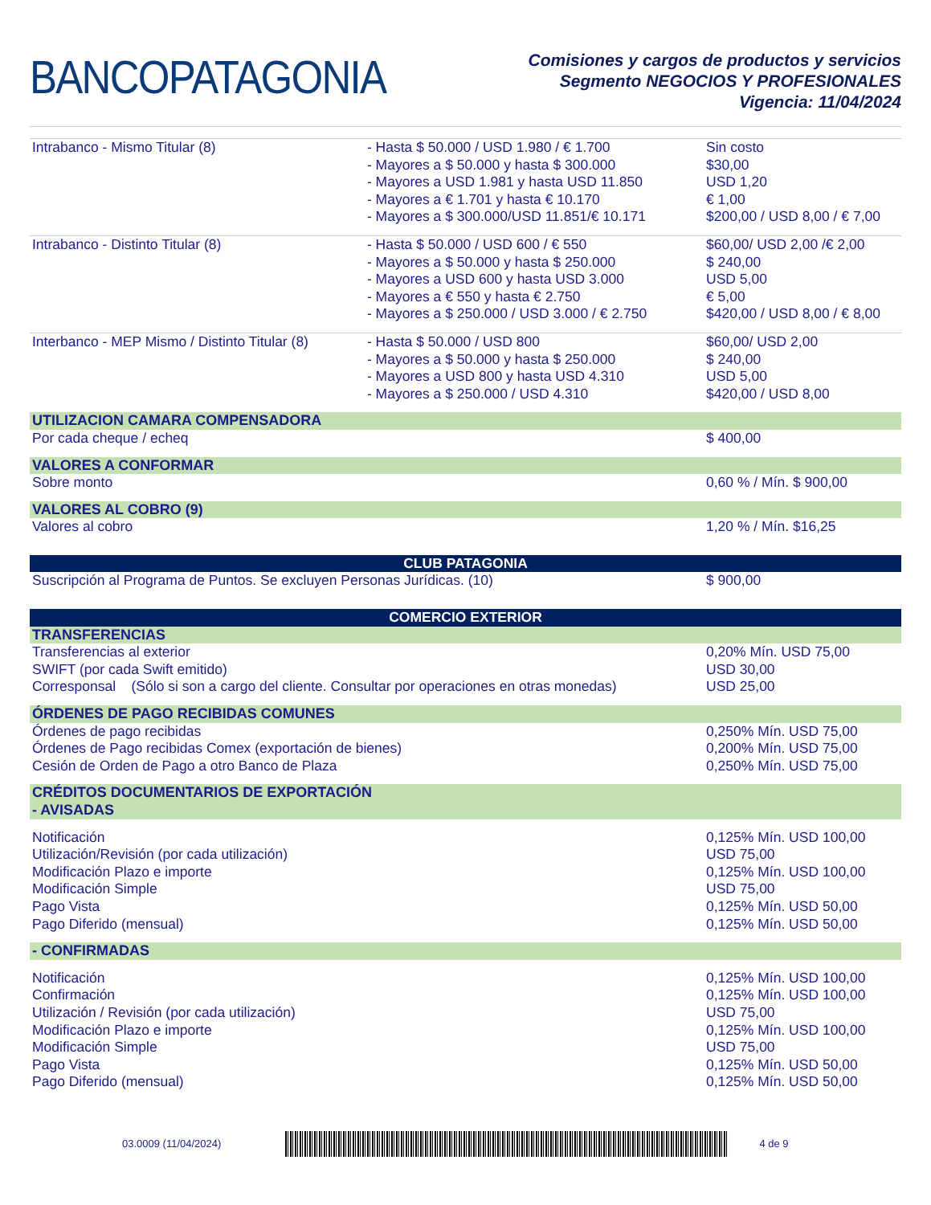BANCOPATAGONIA
Comisiones y cargos de productos y servicios
Segmento NEGOCIOS Y PROFESIONALES
Vigencia: 11/04/2024
| Intrabanco - Mismo Titular (8) | - Hasta $ 50.000 / USD 1.980 / € 1.700 - Mayores a $ 50.000 y hasta $ 300.000 - Mayores a USD 1.981 y hasta USD 11.850 - Mayores a € 1.701 y hasta € 10.170 - Mayores a $ 300.000/USD 11.851/€ 10.171 | Sin costo $30,00 USD 1,20 € 1,00 $200,00 / USD 8,00 / € 7,00 |
| Intrabanco - Distinto Titular (8) | - Hasta $ 50.000 / USD 600 / € 550 - Mayores a $ 50.000 y hasta $ 250.000 - Mayores a USD 600 y hasta USD 3.000 - Mayores a € 550 y hasta € 2.750 - Mayores a $ 250.000 / USD 3.000 / € 2.750 | $60,00/ USD 2,00 /€ 2,00 $ 240,00 USD 5,00 € 5,00 $420,00 / USD 8,00 / € 8,00 |
| Interbanco - MEP Mismo / Distinto Titular (8) | - Hasta $ 50.000 / USD 800 - Mayores a $ 50.000 y hasta $ 250.000 - Mayores a USD 800 y hasta USD 4.310 - Mayores a $ 250.000 / USD 4.310 | $60,00/ USD 2,00 $ 240,00 USD 5,00 $420,00 / USD 8,00 |
| UTILIZACION CAMARA COMPENSADORA | | |
| Por cada cheque / echeq | | $ 400,00 |
| VALORES A CONFORMAR | | |
| Sobre monto | | 0,60 % / Mín. $ 900,00 |
| VALORES AL COBRO (9) | | |
| Valores al cobro | | 1,20 % / Mín. $16,25 |
| CLUB PATAGONIA | | |
| Suscripción al Programa de Puntos. Se excluyen Personas Jurídicas. (10) | | $ 900,00 |
| COMERCIO EXTERIOR | | |
| TRANSFERENCIAS | | |
| Transferencias al exterior SWIFT (por cada Swift emitido) Corresponsal (Sólo si son a cargo del cliente. Consultar por operaciones en otras monedas) | | 0,20% Mín. USD 75,00 USD 30,00 USD 25,00 |
| ÓRDENES DE PAGO RECIBIDAS COMUNES | | |
| Órdenes de pago recibidas Órdenes de Pago recibidas Comex (exportación de bienes) Cesión de Orden de Pago a otro Banco de Plaza | | 0,250% Mín. USD 75,00 0,200% Mín. USD 75,00 0,250% Mín. USD 75,00 |
| CRÉDITOS DOCUMENTARIOS DE EXPORTACIÓN | | |
| - AVISADAS | | |
| Notificación Utilización/Revisión (por cada utilización) Modificación Plazo e importe Modificación Simple Pago Vista Pago Diferido (mensual) | | 0,125% Mín. USD 100,00 USD 75,00 0,125% Mín. USD 100,00 USD 75,00 0,125% Mín. USD 50,00 0,125% Mín. USD 50,00 |
| - CONFIRMADAS | | |
| Notificación Confirmación Utilización / Revisión (por cada utilización) Modificación Plazo e importe Modificación Simple Pago Vista Pago Diferido (mensual) | | 0,125% Mín. USD 100,00 0,125% Mín. USD 100,00 USD 75,00 0,125% Mín. USD 100,00 USD 75,00 0,125% Mín. USD 50,00 0,125% Mín. USD 50,00 |
03.0009 (11/04/2024) 4 de 9